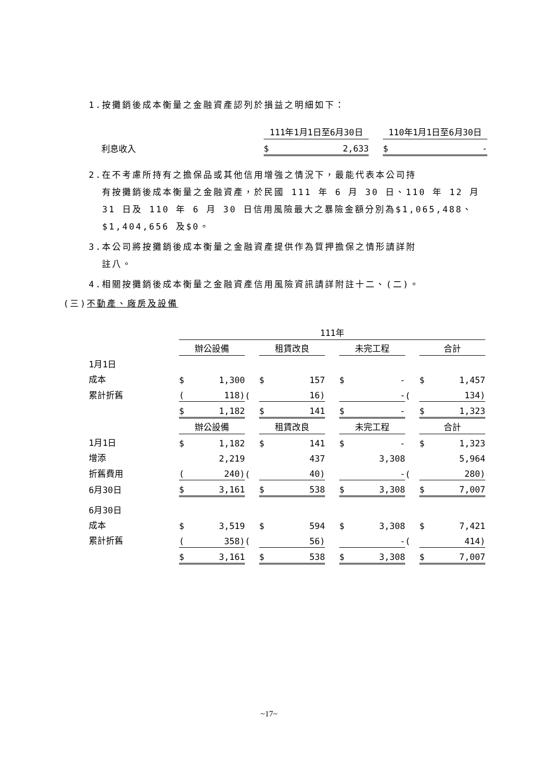1.按攤銷後成本衡量之金融資產認列於損益之明細如下：
| | 111年1月1日至6月30日 | | | 110年1月1日至6月30日 | |
| 利息收入 | $ | 2,633 | | $ | - |
2.在不考慮所持有之擔保品或其他信用增強之情況下，最能代表本公司持
有按攤銷後成本衡量之金融資產，於民國 111 年 6 月 30 日、110 年 12 月
31 日及 110 年 6 月 30 日信用風險最大之暴險金額分別為$1,065,488、
$1,404,656 及$0。
3.本公司將按攤銷後成本衡量之金融資產提供作為質押擔保之情形請詳附
註八。
4.相關按攤銷後成本衡量之金融資產信用風險資訊請詳附註十二、(二)。
(三)不動產、廠房及設備
| | 111年 | | | | | | | | | | |
| | 辦公設備 | | | 租賃改良 | | | 未完工程 | | | 合計 | |
| 1月1日 | | | | | | | | | | | |
| 成本 | $ | 1,300 | | $ | 157 | | $ | - | | $ | 1,457 |
| 累計折舊 | ( | 118) | ( | | 16) | | | - | ( | | 134) |
| | $ | 1,182 | | $ | 141 | | $ | - | | $ | 1,323 |
| | 辦公設備 | | | 租賃改良 | | | 未完工程 | | | 合計 | |
| 1月1日 | $ | 1,182 | | $ | 141 | | $ | - | | $ | 1,323 |
| 增添 | | 2,219 | | | 437 | | | 3,308 | | | 5,964 |
| 折舊費用 | ( | 240) | ( | | 40) | | | - | ( | | 280) |
| 6月30日 | $ | 3,161 | | $ | 538 | | $ | 3,308 | | $ | 7,007 |
| 6月30日 | | | | | | | | | | | |
| 成本 | $ | 3,519 | | $ | 594 | | $ | 3,308 | | $ | 7,421 |
| 累計折舊 | ( | 358) | ( | | 56) | | | - | ( | | 414) |
| | $ | 3,161 | | $ | 538 | | $ | 3,308 | | $ | 7,007 |
~17~